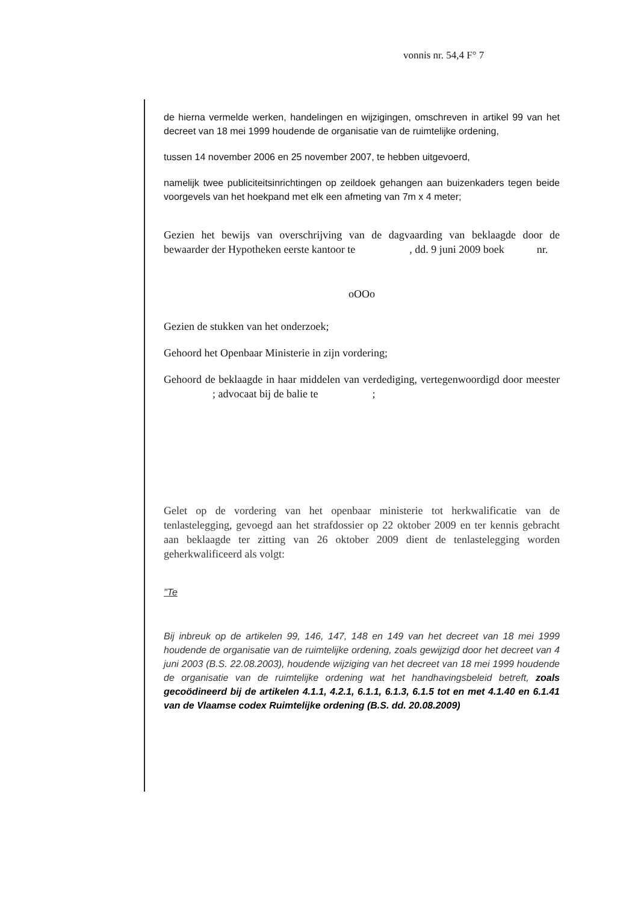vonnis nr. 54,4 F° 7
de hierna vermelde werken, handelingen en wijzigingen, omschreven in artikel 99 van het decreet van 18 mei 1999 houdende de organisatie van de ruimtelijke ordening,
tussen 14 november 2006 en 25 november 2007, te hebben uitgevoerd,
namelijk twee publiciteitsinrichtingen op zeildoek gehangen aan buizenkaders tegen beide voorgevels van het hoekpand met elk een afmeting van 7m x 4 meter;
Gezien het bewijs van overschrijving van de dagvaarding van beklaagde door de bewaarder der Hypotheken eerste kantoor te , dd. 9 juni 2009 boek nr.
oOOo
Gezien de stukken van het onderzoek;
Gehoord het Openbaar Ministerie in zijn vordering;
Gehoord de beklaagde in haar middelen van verdediging, vertegenwoordigd door meester ; advocaat bij de balie te ;
Gelet op de vordering van het openbaar ministerie tot herkwalificatie van de tenlastelegging, gevoegd aan het strafdossier op 22 oktober 2009 en ter kennis gebracht aan beklaagde ter zitting van 26 oktober 2009 dient de tenlastelegging worden geherkwalificeerd als volgt:
"Te
Bij inbreuk op de artikelen 99, 146, 147, 148 en 149 van het decreet van 18 mei 1999 houdende de organisatie van de ruimtelijke ordening, zoals gewijzigd door het decreet van 4 juni 2003 (B.S. 22.08.2003), houdende wijziging van het decreet van 18 mei 1999 houdende de organisatie van de ruimtelijke ordening wat het handhavingsbeleid betreft, zoals gecoödineerd bij de artikelen 4.1.1, 4.2.1, 6.1.1, 6.1.3, 6.1.5 tot en met 4.1.40 en 6.1.41 van de Vlaamse codex Ruimtelijke ordening (B.S. dd. 20.08.2009)